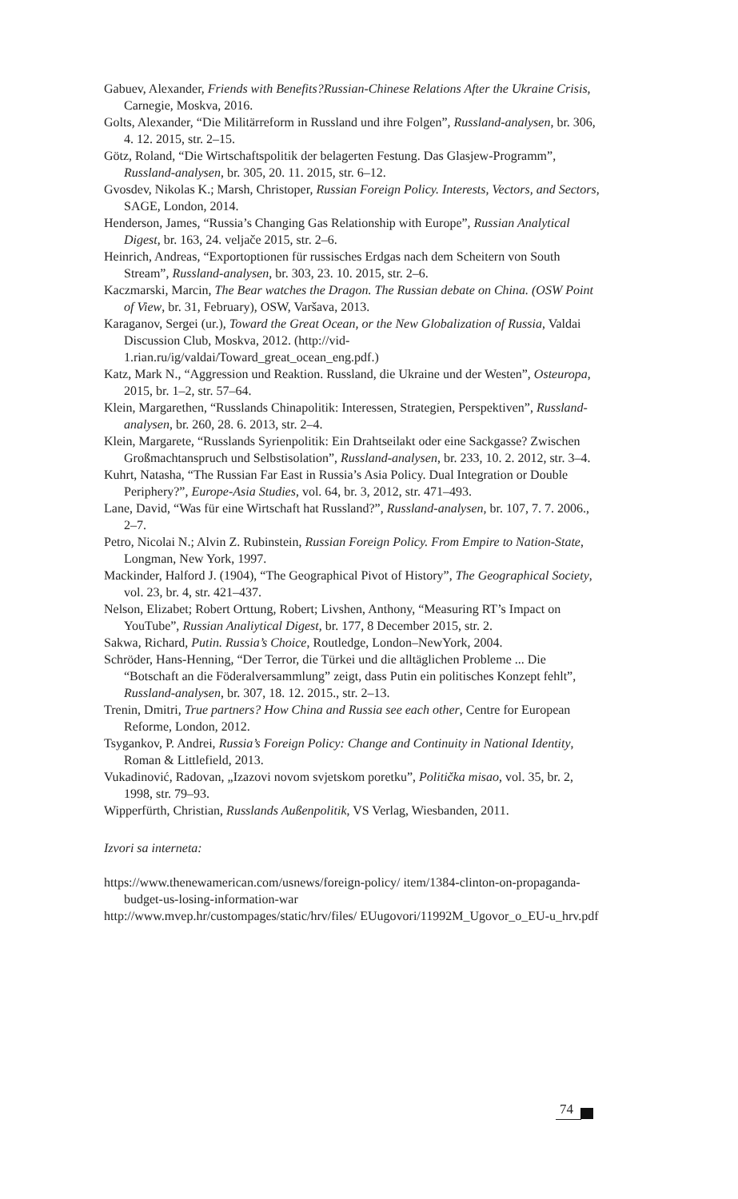Gabuev, Alexander, Friends with Benefits?Russian-Chinese Relations After the Ukraine Crisis, Carnegie, Moskva, 2016.
Golts, Alexander, “Die Militärreform in Russland und ihre Folgen”, Russland-analysen, br. 306, 4. 12. 2015, str. 2–15.
Götz, Roland, “Die Wirtschaftspolitik der belagerten Festung. Das Glasjew-Programm”, Russland-analysen, br. 305, 20. 11. 2015, str. 6–12.
Gvosdev, Nikolas K.; Marsh, Christoper, Russian Foreign Policy. Interests, Vectors, and Sectors, SAGE, London, 2014.
Henderson, James, “Russia’s Changing Gas Relationship with Europe”, Russian Analytical Digest, br. 163, 24. veljače 2015, str. 2–6.
Heinrich, Andreas, “Exportoptionen für russisches Erdgas nach dem Scheitern von South Stream”, Russland-analysen, br. 303, 23. 10. 2015, str. 2–6.
Kaczmarski, Marcin, The Bear watches the Dragon. The Russian debate on China. (OSW Point of View, br. 31, February), OSW, Varšava, 2013.
Karaganov, Sergei (ur.), Toward the Great Ocean, or the New Globalization of Russia, Valdai Discussion Club, Moskva, 2012. (http://vid-1.rian.ru/ig/valdai/Toward_great_ocean_eng.pdf.)
Katz, Mark N., “Aggression und Reaktion. Russland, die Ukraine und der Westen”, Osteuropa, 2015, br. 1–2, str. 57–64.
Klein, Margarethen, “Russlands Chinapolitik: Interessen, Strategien, Perspektiven”, Russland-analysen, br. 260, 28. 6. 2013, str. 2–4.
Klein, Margarete, “Russlands Syrienpolitik: Ein Drahtseilakt oder eine Sackgasse? Zwischen Großmachtanspruch und Selbstisolation”, Russland-analysen, br. 233, 10. 2. 2012, str. 3–4.
Kuhrt, Natasha, “The Russian Far East in Russia’s Asia Policy. Dual Integration or Double Periphery?”, Europe-Asia Studies, vol. 64, br. 3, 2012, str. 471–493.
Lane, David, “Was für eine Wirtschaft hat Russland?”, Russland-analysen, br. 107, 7. 7. 2006., 2–7.
Petro, Nicolai N.; Alvin Z. Rubinstein, Russian Foreign Policy. From Empire to Nation-State, Longman, New York, 1997.
Mackinder, Halford J. (1904), “The Geographical Pivot of History”, The Geographical Society, vol. 23, br. 4, str. 421–437.
Nelson, Elizabet; Robert Orttung, Robert; Livshen, Anthony, “Measuring RT’s Impact on YouTube”, Russian Analiytical Digest, br. 177, 8 December 2015, str. 2.
Sakwa, Richard, Putin. Russia’s Choice, Routledge, London–NewYork, 2004.
Schröder, Hans-Henning, “Der Terror, die Türkei und die alltäglichen Probleme ... Die “Botschaft an die Föderalversammlung” zeigt, dass Putin ein politisches Konzept fehlt”, Russland-analysen, br. 307, 18. 12. 2015., str. 2–13.
Trenin, Dmitri, True partners? How China and Russia see each other, Centre for European Reforme, London, 2012.
Tsygankov, P. Andrei, Russia’s Foreign Policy: Change and Continuity in National Identity, Roman & Littlefield, 2013.
Vukadinović, Radovan, „Izazovi novom svjetskom poretku”, Politička misao, vol. 35, br. 2, 1998, str. 79–93.
Wipperfürth, Christian, Russlands Außenpolitik, VS Verlag, Wiesbanden, 2011.
Izvori sa interneta:
https://www.thenewamerican.com/usnews/foreign-policy/ item/1384-clinton-on-propaganda-budget-us-losing-information-war
http://www.mvep.hr/custompages/static/hrv/files/ EUugovori/11992M_Ugovor_o_EU-u_hrv.pdf
74